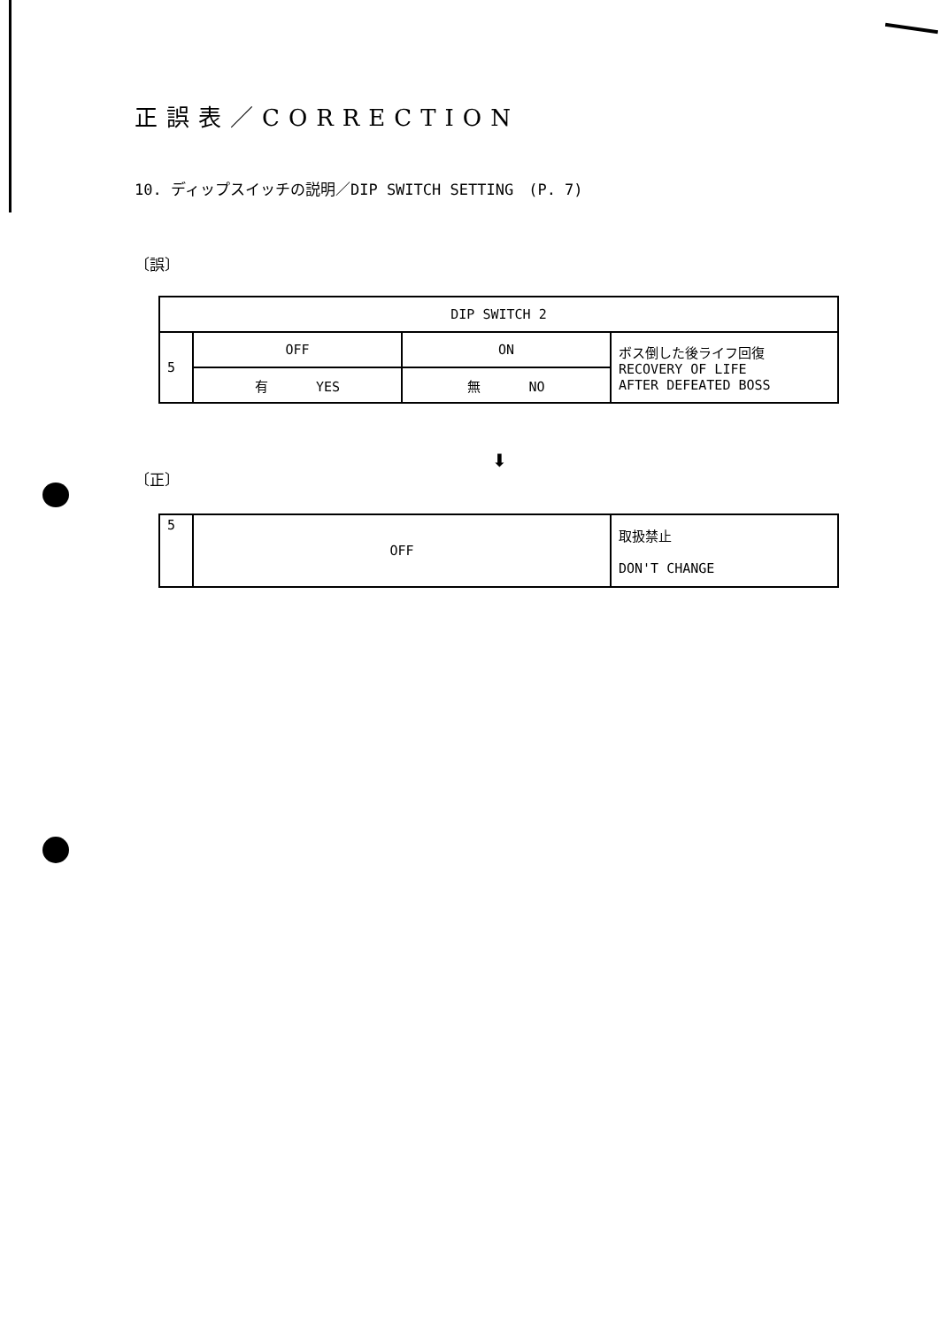正誤表／CORRECTION
10. ディップスイッチの説明／DIP SWITCH SETTING　(P. 7)
〔誤〕
| DIP SWITCH 2 | | | |
| 5 | OFF | ON | ボス倒した後ライフ回復 RECOVERY OF LIFE AFTER DEFEATED BOSS |
| | 有 YES | 無 NO | |
⬇
〔正〕
| 5 | OFF | 取扱禁止 DON'T CHANGE |